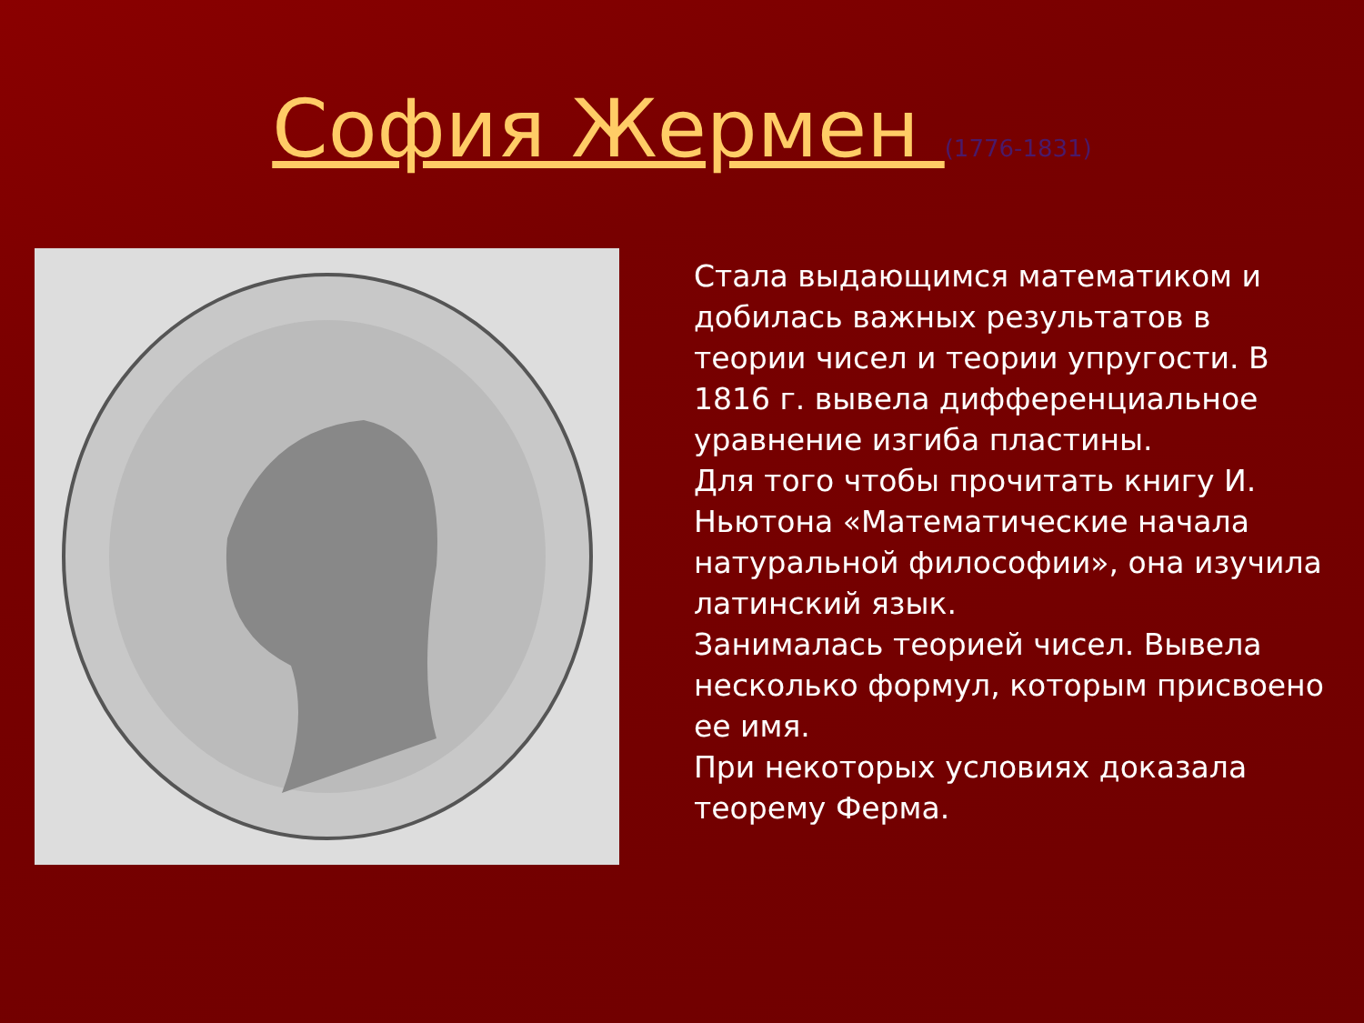София Жермен (1776-1831)
Стала выдающимся математиком и добилась важных результатов в теории чисел и теории упругости. В 1816 г. вывела дифференциальное уравнение изгиба пластины.
Для того чтобы прочитать книгу И. Ньютона «Математические начала натуральной философии», она изучила латинский язык.
Занималась теорией чисел. Вывела несколько формул, которым присвоено ее имя.
При некоторых условиях доказала теорему Ферма.